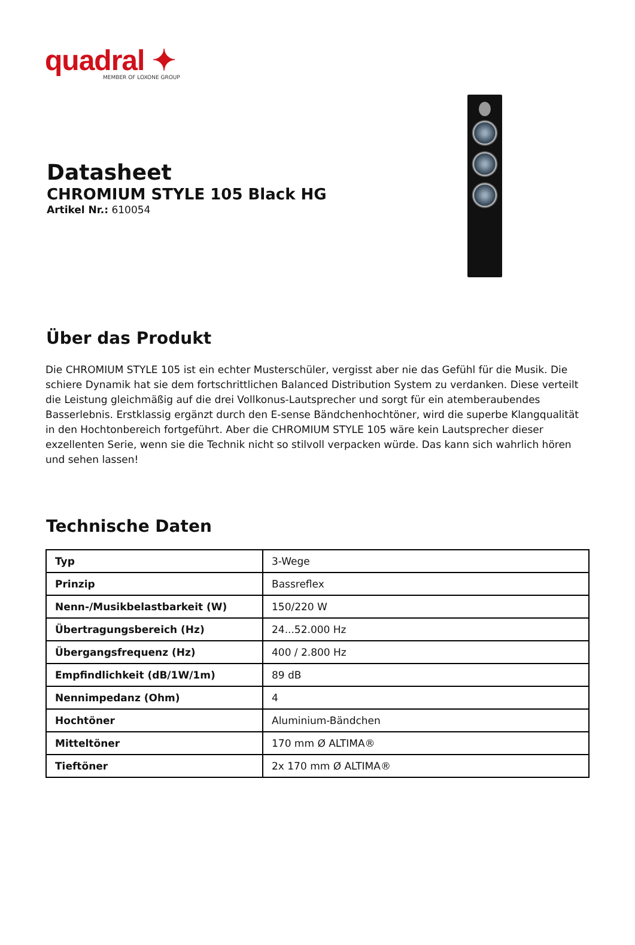quadral ✦
MEMBER OF LOXONE GROUP
Datasheet
CHROMIUM STYLE 105 Black HG
Artikel Nr.: 610054
Über das Produkt
Die CHROMIUM STYLE 105 ist ein echter Musterschüler, vergisst aber nie das Gefühl für die Musik. Die schiere Dynamik hat sie dem fortschrittlichen Balanced Distribution System zu verdanken. Diese verteilt die Leistung gleichmäßig auf die drei Vollkonus-Lautsprecher und sorgt für ein atemberaubendes Basserlebnis. Erstklassig ergänzt durch den E-sense Bändchenhochtöner, wird die superbe Klangqualität in den Hochtonbereich fortgeführt. Aber die CHROMIUM STYLE 105 wäre kein Lautsprecher dieser exzellenten Serie, wenn sie die Technik nicht so stilvoll verpacken würde. Das kann sich wahrlich hören und sehen lassen!
Technische Daten
| Typ | 3-Wege |
| Prinzip | Bassreflex |
| Nenn-/Musikbelastbarkeit (W) | 150/220 W |
| Übertragungsbereich (Hz) | 24...52.000 Hz |
| Übergangsfrequenz (Hz) | 400 / 2.800 Hz |
| Empfindlichkeit (dB/1W/1m) | 89 dB |
| Nennimpedanz (Ohm) | 4 |
| Hochtöner | Aluminium-Bändchen |
| Mitteltöner | 170 mm Ø ALTIMA® |
| Tieftöner | 2x 170 mm Ø ALTIMA® |